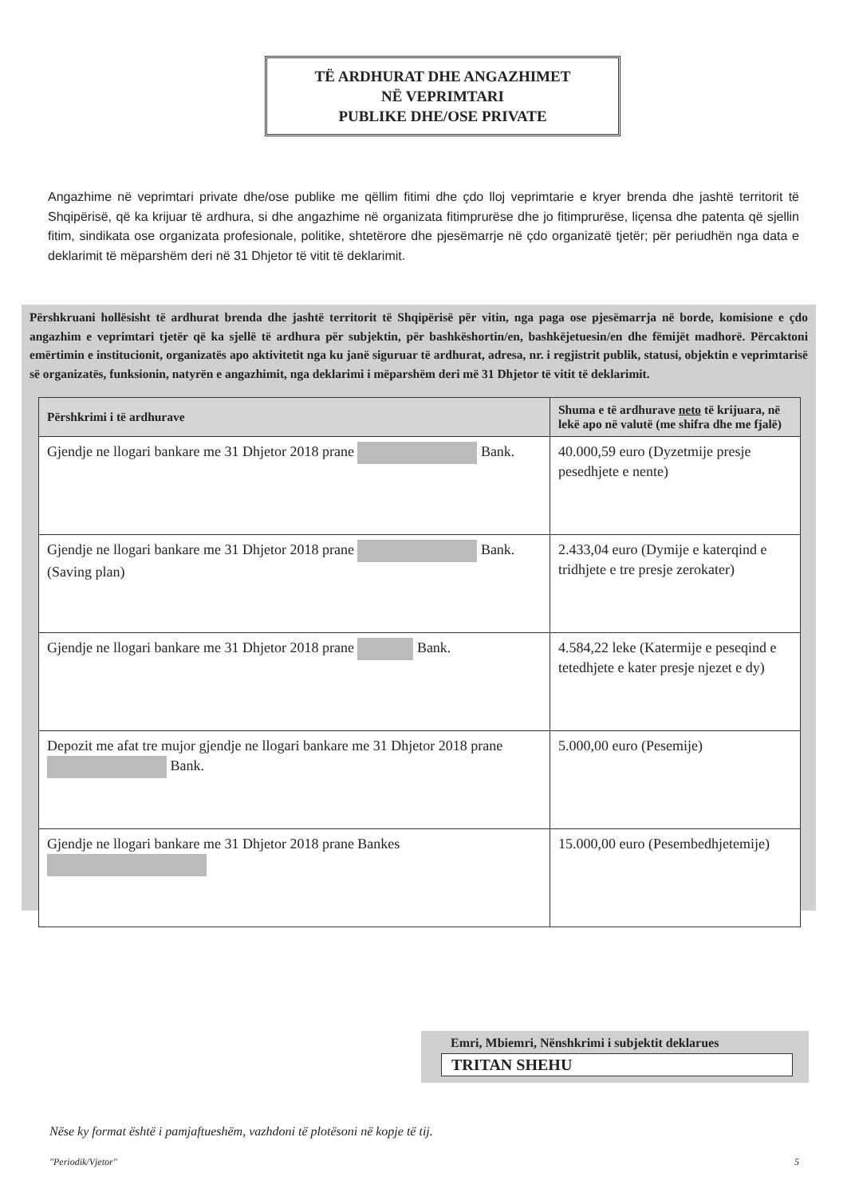TË ARDHURAT DHE ANGAZHIMET
NË VEPRIMTARI
PUBLIKE DHE/OSE PRIVATE
Angazhime në veprimtari private dhe/ose publike me qëllim fitimi dhe çdo lloj veprimtarie e kryer brenda dhe jashtë territorit të Shqipërisë, që ka krijuar të ardhura, si dhe angazhime në organizata fitimprurëse dhe jo fitimprurëse, liçensa dhe patenta që sjellin fitim, sindikata ose organizata profesionale, politike, shtetërore dhe pjesëmarrje në çdo organizatë tjetër; për periudhën nga data e deklarimit të mëparshëm deri në 31 Dhjetor të vitit të deklarimit.
Përshkruani hollësisht të ardhurat brenda dhe jashtë territorit të Shqipërisë për vitin, nga paga ose pjesëmarrja në borde, komisione e çdo angazhim e veprimtari tjetër që ka sjellë të ardhura për subjektin, për bashkëshortin/en, bashkëjetuesin/en dhe fëmijët madhorë. Përcaktoni emërtimin e institucionit, organizatës apo aktivitetit nga ku janë siguruar të ardhurat, adresa, nr. i regjistrit publik, statusi, objektin e veprimtarisë së organizatës, funksionin, natyrën e angazhimit, nga deklarimi i mëparshëm deri më 31 Dhjetor të vitit të deklarimit.
| Përshkrimi i të ardhurave | Shuma e të ardhurave neto të krijuara, në lekë apo në valutë (me shifra dhe me fjalë) |
| --- | --- |
| Gjendje ne llogari bankare me 31 Dhjetor 2018 prane Bank. | 40.000,59 euro (Dyzetmije presje pesedhjete e nente) |
| Gjendje ne llogari bankare me 31 Dhjetor 2018 prane Bank. (Saving plan) | 2.433,04 euro (Dymije e katerqind e tridhjete e tre presje zerokater) |
| Gjendje ne llogari bankare me 31 Dhjetor 2018 prane Bank. | 4.584,22 leke (Katermije e peseqind e tetedhjete e kater presje njezet e dy) |
| Depozit me afat tre mujor gjendje ne llogari bankare me 31 Dhjetor 2018 prane Bank. | 5.000,00 euro (Pesemije) |
| Gjendje ne llogari bankare me 31 Dhjetor 2018 prane Bankes | 15.000,00 euro (Pesembedhjetemije) |
Emri, Mbiemri, Nënshkrimi i subjektit deklarues
TRITAN SHEHU
Nëse ky format është i pamjaftueshëm, vazhdoni të plotësoni në kopje të tij.
"Periodik/Vjetor" 5